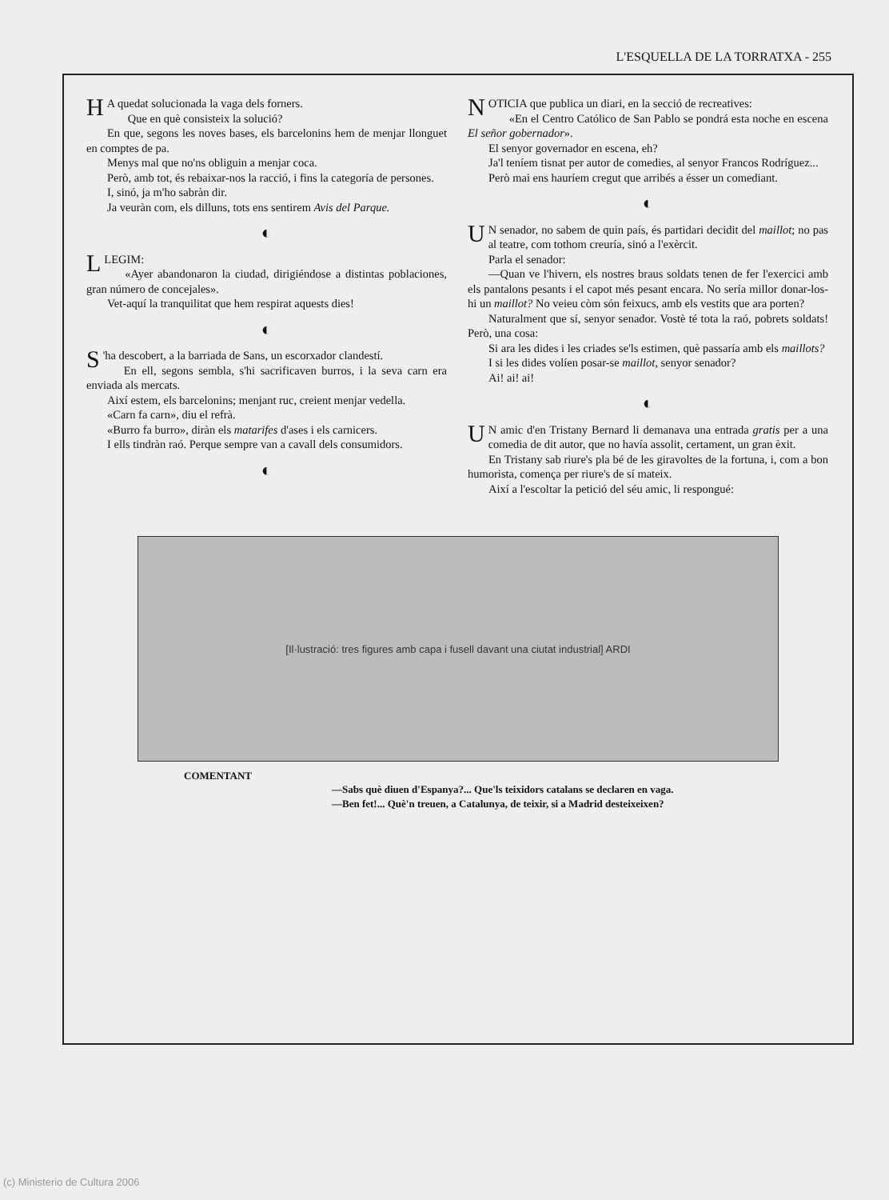L'ESQUELLA DE LA TORRATXA - 255
HA quedat solucionada la vaga dels forners.
Que en què consisteix la solució?
En que, segons les noves bases, els barcelonins hem de menjar llonguet en comptes de pa.
Menys mal que no'ns obliguin a menjar coca.
Però, amb tot, és rebaixar-nos la racció, i fins la categoría de persones.
I, sinó, ja m'ho sabràn dir.
Ja veuràn com, els dilluns, tots ens sentirem Avis del Parque.
◐
LLEGIM:
«Ayer abandonaron la ciudad, dirigiéndose a distintas poblaciones, gran número de concejales».
Vet-aquí la tranquilitat que hem respirat aquests dies!
◐
S 'ha descobert, a la barriada de Sans, un escorxador clandestí.
En ell, segons sembla, s'hi sacrificaven burros, i la seva carn era enviada als mercats.
Així estem, els barcelonins; menjant ruc, creient menjar vedella.
«Carn fa carn», diu el refrà.
«Burro fa burro», diràn els matarifes d'ases i els carnicers.
I ells tindràn raó. Perque sempre van a cavall dels consumidors.
◐
NOTICIA que publica un diari, en la secció de recreatives:
«En el Centro Católico de San Pablo se pondrá esta noche en escena El señor gobernador».
El senyor governador en escena, eh?
Ja'l teníem tisnat per autor de comedies, al senyor Francos Rodríguez...
Però mai ens hauríem cregut que arribés a ésser un comediant.
◐
UN senador, no sabem de quin país, és partidari decidit del maillot; no pas al teatre, com tothom creuría, sinó a l'exèrcit.
Parla el senador:
—Quan ve l'hivern, els nostres braus soldats tenen de fer l'exercici amb els pantalons pesants i el capot més pesant encara. No sería millor donar-los-hi un maillot? No veieu còm són feixucs, amb els vestits que ara porten?
Naturalment que sí, senyor senador. Vostè té tota la raó, pobrets soldats! Però, una cosa:
Si ara les dides i les criades se'ls estimen, què passaría amb els maillots?
I si les dides volíen posar-se maillot, senyor senador?
Ai! ai! ai!
◐
UN amic d'en Tristany Bernard li demanava una entrada gratis per a una comedia de dit autor, que no havía assolit, certament, un gran èxit.
En Tristany sab riure's pla bé de les giravoltes de la fortuna, i, com a bon humorista, comença per riure's de sí mateix.
Així a l'escoltar la petició del séu amic, li respongué:
[Il·lustració: tres figures amb capa i fusell davant una ciutat industrial] ARDI
COMENTANT
—Sabs què diuen d'Espanya?... Que'ls teixidors catalans se declaren en vaga.
—Ben fet!... Què'n treuen, a Catalunya, de teixir, si a Madrid desteixeixen?
(c) Ministerio de Cultura 2006